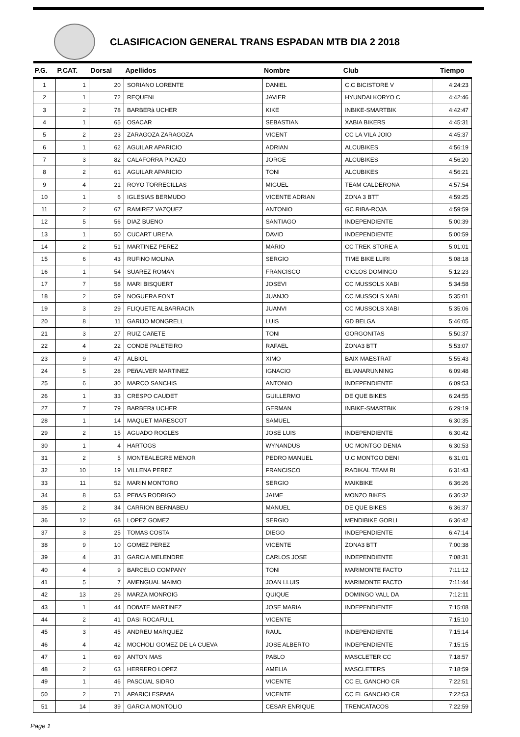CLASIFICACION GENERAL TRANS ESPADAN MTB DIA 2 2018
| P.G. | P.CAT. | Dorsal | Apellidos | Nombre | Club | Tiempo |
| --- | --- | --- | --- | --- | --- | --- |
| 1 | 1 | 20 | SORIANO LORENTE | DANIEL | C.C BICISTORE V | 4:24:23 |
| 2 | 1 | 72 | REQUENI | JAVIER | HYUNDAI KORYO C | 4:42:46 |
| 3 | 2 | 78 | BARBERà UCHER | KIKE | INBIKE-SMARTBIK | 4:42:47 |
| 4 | 1 | 65 | OSACAR | SEBASTIAN | XABIA BIKERS | 4:45:31 |
| 5 | 2 | 23 | ZARAGOZA ZARAGOZA | VICENT | CC LA VILA JOIO | 4:45:37 |
| 6 | 1 | 62 | AGUILAR APARICIO | ADRIAN | ALCUBIKES | 4:56:19 |
| 7 | 3 | 82 | CALAFORRA PICAZO | JORGE | ALCUBIKES | 4:56:20 |
| 8 | 2 | 61 | AGUILAR APARICIO | TONI | ALCUBIKES | 4:56:21 |
| 9 | 4 | 21 | ROYO TORRECILLAS | MIGUEL | TEAM CALDERONA | 4:57:54 |
| 10 | 1 | 6 | IGLESIAS BERMUDO | VICENTE ADRIAN | ZONA 3 BTT | 4:59:25 |
| 11 | 2 | 67 | RAMIREZ VAZQUEZ | ANTONIO | GC RIBA-ROJA | 4:59:59 |
| 12 | 5 | 56 | DIAZ BUENO | SANTIAGO | INDEPENDIENTE | 5:00:39 |
| 13 | 1 | 50 | CUCART UREñA | DAVID | INDEPENDIENTE | 5:00:59 |
| 14 | 2 | 51 | MARTINEZ PEREZ | MARIO | CC TREK STORE A | 5:01:01 |
| 15 | 6 | 43 | RUFINO MOLINA | SERGIO | TIME BIKE LLIRI | 5:08:18 |
| 16 | 1 | 54 | SUAREZ ROMAN | FRANCISCO | CICLOS DOMINGO | 5:12:23 |
| 17 | 7 | 58 | MARI BISQUERT | JOSEVI | CC MUSSOLS XABI | 5:34:58 |
| 18 | 2 | 59 | NOGUERA FONT | JUANJO | CC MUSSOLS XABI | 5:35:01 |
| 19 | 3 | 29 | FLIQUETE ALBARRACIN | JUANVI | CC MUSSOLS XABI | 5:35:06 |
| 20 | 8 | 11 | GARIJO MONGRELL | LUIS | GD BELGA | 5:46:05 |
| 21 | 3 | 27 | RUIZ CAñETE | TONI | GORGONITAS | 5:50:37 |
| 22 | 4 | 22 | CONDE PALETEIRO | RAFAEL | ZONA3 BTT | 5:53:07 |
| 23 | 9 | 47 | ALBIOL | XIMO | BAIX MAESTRAT | 5:55:43 |
| 24 | 5 | 28 | PEñALVER MARTINEZ | IGNACIO | ELIANARUNNING | 6:09:48 |
| 25 | 6 | 30 | MARCO SANCHIS | ANTONIO | INDEPENDIENTE | 6:09:53 |
| 26 | 1 | 33 | CRESPO CAUDET | GUILLERMO | DE QUE BIKES | 6:24:55 |
| 27 | 7 | 79 | BARBERà UCHER | GERMAN | INBIKE-SMARTBIK | 6:29:19 |
| 28 | 1 | 14 | MAQUET MARESCOT | SAMUEL | | 6:30:35 |
| 29 | 2 | 15 | AGUADO ROGLES | JOSE LUIS | INDEPENDIENTE | 6:30:42 |
| 30 | 1 | 4 | HARTOGS | WYNANDUS | UC MONTGO DENIA | 6:30:53 |
| 31 | 2 | 5 | MONTEALEGRE MENOR | PEDRO MANUEL | U.C MONTGO DENI | 6:31:01 |
| 32 | 10 | 19 | VILLENA PEREZ | FRANCISCO | RADIKAL TEAM RI | 6:31:43 |
| 33 | 11 | 52 | MARIN MONTORO | SERGIO | MAIKBIKE | 6:36:26 |
| 34 | 8 | 53 | PEñAS RODRIGO | JAIME | MONZO BIKES | 6:36:32 |
| 35 | 2 | 34 | CARRION BERNABEU | MANUEL | DE QUE BIKES | 6:36:37 |
| 36 | 12 | 68 | LOPEZ GOMEZ | SERGIO | MENDIBIKE GORLI | 6:36:42 |
| 37 | 3 | 25 | TOMAS COSTA | DIEGO | INDEPENDIENTE | 6:47:14 |
| 38 | 9 | 10 | GOMEZ PEREZ | VICENTE | ZONA3 BTT | 7:00:38 |
| 39 | 4 | 31 | GARCIA MELENDRE | CARLOS JOSE | INDEPENDIENTE | 7:08:31 |
| 40 | 4 | 9 | BARCELO COMPANY | TONI | MARIMONTE FACTO | 7:11:12 |
| 41 | 5 | 7 | AMENGUAL MAIMO | JOAN LLUIS | MARIMONTE FACTO | 7:11:44 |
| 42 | 13 | 26 | MARZA MONROIG | QUIQUE | DOMINGO VALL DA | 7:12:11 |
| 43 | 1 | 44 | DOñATE MARTINEZ | JOSE MARIA | INDEPENDIENTE | 7:15:08 |
| 44 | 2 | 41 | DASI ROCAFULL | VICENTE | | 7:15:10 |
| 45 | 3 | 45 | ANDREU MARQUEZ | RAUL | INDEPENDIENTE | 7:15:14 |
| 46 | 4 | 42 | MOCHOLI GOMEZ DE LA CUEVA | JOSE ALBERTO | INDEPENDIENTE | 7:15:15 |
| 47 | 1 | 69 | ANTON MAS | PABLO | MASCLETER CC | 7:18:57 |
| 48 | 2 | 63 | HERRERO LOPEZ | AMELIA | MASCLETERS | 7:18:59 |
| 49 | 1 | 46 | PASCUAL SIDRO | VICENTE | CC EL GANCHO CR | 7:22:51 |
| 50 | 2 | 71 | APARICI ESPAñA | VICENTE | CC EL GANCHO CR | 7:22:53 |
| 51 | 14 | 39 | GARCIA MONTOLIO | CESAR ENRIQUE | TRENCATACOS | 7:22:59 |
Page 1